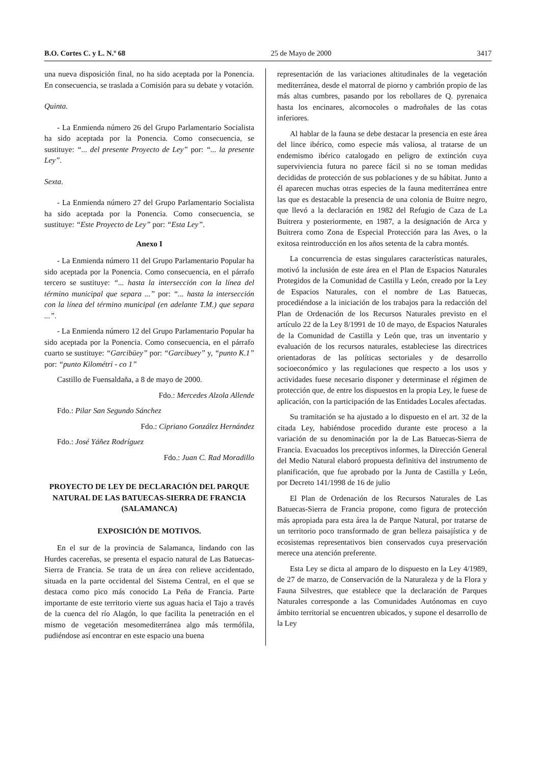B.O. Cortes C. y L. N.º 68 25 de Mayo de 2000 3417
una nueva disposición final, no ha sido aceptada por la Ponencia. En consecuencia, se traslada a Comisión para su debate y votación.
Quinta.
- La Enmienda número 26 del Grupo Parlamentario Socialista ha sido aceptada por la Ponencia. Como consecuencia, se sustituye: “... del presente Proyecto de Ley” por: “... la presente Ley”.
Sexta.
- La Enmienda número 27 del Grupo Parlamentario Socialista ha sido aceptada por la Ponencia. Como consecuencia, se sustituye: “Este Proyecto de Ley” por: “Esta Ley”.
Anexo I
- La Enmienda número 11 del Grupo Parlamentario Popular ha sido aceptada por la Ponencia. Como consecuencia, en el párrafo tercero se sustituye: “... hasta la intersección con la línea del término municipal que separa ...” por: “... hasta la intersección con la línea del término municipal (en adelante T.M.) que separa ...”.
- La Enmienda número 12 del Grupo Parlamentario Popular ha sido aceptada por la Ponencia. Como consecuencia, en el párrafo cuarto se sustituye: “Garcibüey” por: “Garcibuey” y, “punto K.1” por: “punto Kilométri - co 1”
Castillo de Fuensaldaña, a 8 de mayo de 2000.
Fdo.: Mercedes Alzola Allende
Fdo.: Pilar San Segundo Sánchez
Fdo.: Cipriano González Hernández
Fdo.: José Yáñez Rodríguez
Fdo.: Juan C. Rad Moradillo
PROYECTO DE LEY DE DECLARACIÓN DEL PARQUE NATURAL DE LAS BATUECAS-SIERRA DE FRANCIA (SALAMANCA)
EXPOSICIÓN DE MOTIVOS.
En el sur de la provincia de Salamanca, lindando con las Hurdes cacereñas, se presenta el espacio natural de Las Batuecas-Sierra de Francia. Se trata de un área con relieve accidentado, situada en la parte occidental del Sistema Central, en el que se destaca como pico más conocido La Peña de Francia. Parte importante de este territorio vierte sus aguas hacia el Tajo a través de la cuenca del río Alagón, lo que facilita la penetración en el mismo de vegetación mesomediterránea algo más termófila, pudiéndose así encontrar en este espacio una buena
representación de las variaciones altitudinales de la vegetación mediterránea, desde el matorral de piorno y cambrión propio de las más altas cumbres, pasando por los rebollares de Q. pyrenaica hasta los encinares, alcornocoles o madroñales de las cotas inferiores.
Al hablar de la fauna se debe destacar la presencia en este área del lince ibérico, como especie más valiosa, al tratarse de un endemismo ibérico catalogado en peligro de extinción cuya superviviencia futura no parece fácil si no se toman medidas decididas de protección de sus poblaciones y de su hábitat. Junto a él aparecen muchas otras especies de la fauna mediterránea entre las que es destacable la presencia de una colonia de Buitre negro, que llevó a la declaración en 1982 del Refugio de Caza de La Buitrera y posteriormente, en 1987, a la designación de Arca y Buitrera como Zona de Especial Protección para las Aves, o la exitosa reintroducción en los años setenta de la cabra montés.
La concurrencia de estas singulares características naturales, motivó la inclusión de este área en el Plan de Espacios Naturales Protegidos de la Comunidad de Castilla y León, creado por la Ley de Espacios Naturales, con el nombre de Las Batuecas, procediéndose a la iniciación de los trabajos para la redacción del Plan de Ordenación de los Recursos Naturales previsto en el artículo 22 de la Ley 8/1991 de 10 de mayo, de Espacios Naturales de la Comunidad de Castilla y León que, tras un inventario y evaluación de los recursos naturales, estableciese las directrices orientadoras de las políticas sectoriales y de desarrollo socioeconómico y las regulaciones que respecto a los usos y actividades fuese necesario disponer y determinase el régimen de protección que, de entre los dispuestos en la propia Ley, le fuese de aplicación, con la participación de las Entidades Locales afectadas.
Su tramitación se ha ajustado a lo dispuesto en el art. 32 de la citada Ley, habiéndose procedido durante este proceso a la variación de su denominación por la de Las Batuecas-Sierra de Francia. Evacuados los preceptivos informes, la Dirección General del Medio Natural elaboró propuesta definitiva del instrumento de planificación, que fue aprobado por la Junta de Castilla y León, por Decreto 141/1998 de 16 de julio
El Plan de Ordenación de los Recursos Naturales de Las Batuecas-Sierra de Francia propone, como figura de protección más apropiada para esta área la de Parque Natural, por tratarse de un territorio poco transformado de gran belleza paisajística y de ecosistemas representativos bien conservados cuya preservación merece una atención preferente.
Esta Ley se dicta al amparo de lo dispuesto en la Ley 4/1989, de 27 de marzo, de Conservación de la Naturaleza y de la Flora y Fauna Silvestres, que establece que la declaración de Parques Naturales corresponde a las Comunidades Autónomas en cuyo ámbito territorial se encuentren ubicados, y supone el desarrollo de la Ley